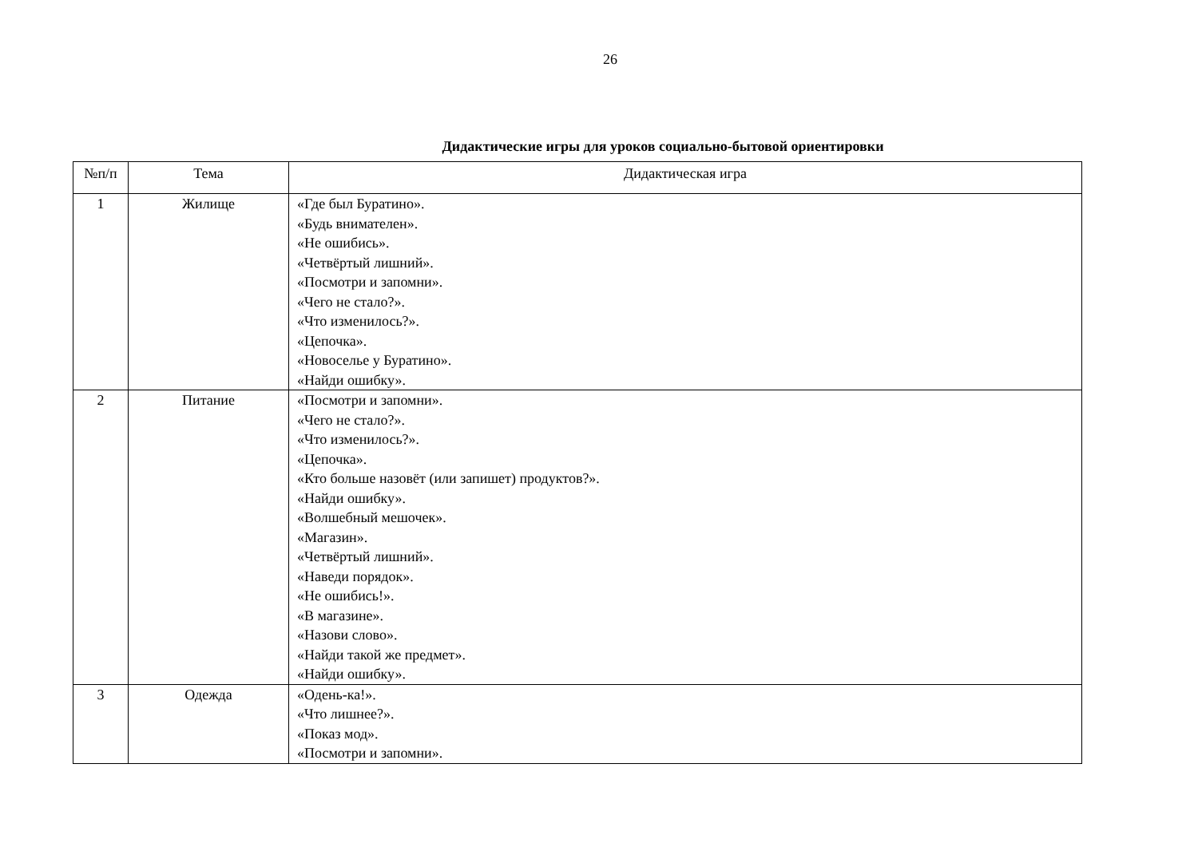26
Дидактические игры для уроков социально-бытовой ориентировки
| №п/п | Тема | Дидактическая игра |
| --- | --- | --- |
| 1 | Жилище | «Где был Буратино». «Будь внимателен». «Не ошибись». «Четвёртый лишний». «Посмотри и запомни». «Чего не стало?». «Что изменилось?». «Цепочка». «Новоселье у Буратино». «Найди ошибку». |
| 2 | Питание | «Посмотри и запомни». «Чего не стало?». «Что изменилось?». «Цепочка». «Кто больше назовёт (или запишет) продуктов?». «Найди ошибку». «Волшебный мешочек». «Магазин». «Четвёртый лишний». «Наведи порядок». «Не ошибись!». «В магазине». «Назови слово». «Найди такой же предмет». «Найди ошибку». |
| 3 | Одежда | «Одень-ка!». «Что лишнее?». «Показ мод». «Посмотри и запомни». |